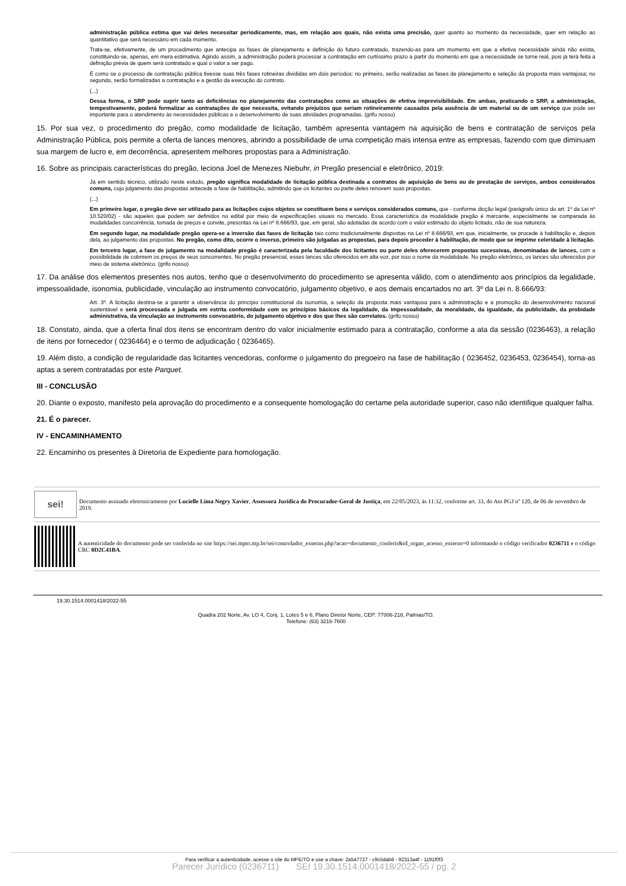administração pública estima que vai deles necessitar periodicamente, mas, em relação aos quais, não exista uma precisão, quer quanto ao momento da necessidade, quer em relação ao quantitativo que será necessário em cada momento.
Trata-se, efetivamente, de um procedimento que antecipa as fases de planejamento e definição do futuro contratado, trazendo-as para um momento em que a efetiva necessidade ainda não exista, constituindo-se, apenas, em mera estimativa. Agindo assim, a administração poderá processar a contratação em curtíssimo prazo a partir do momento em que a necessidade se torne real, pois já terá feita a definição prévia de quem será contratado e qual o valor a ser pago.
É como se o processo de contratação pública tivesse suas três fases rotineiras divididas em dois períodos: no primeiro, serão realizadas as fases de planejamento e seleção da proposta mais vantajosa; no segundo, serão formalizadas a contratação e a gestão da execução do contrato.
(...)
Dessa forma, o SRP pode suprir tanto as deficiências no planejamento das contratações como as situações de efetiva imprevisibilidade. Em ambas, praticando o SRP, a administração, tempestivamente, poderá formalizar as contratações de que necessita, evitando prejuízos que seriam rotineiramente causados pela ausência de um material ou de um serviço que pode ser importante para o atendimento às necessidades públicas e o desenvolvimento de suas atividades programadas. (grifo nosso)
15. Por sua vez, o procedimento do pregão, como modalidade de licitação, também apresenta vantagem na aquisição de bens e contratação de serviços pela Administração Pública, pois permite a oferta de lances menores, abrindo a possibilidade de uma competição mais intensa entre as empresas, fazendo com que diminuam sua margem de lucro e, em decorrência, apresentem melhores propostas para a Administração.
16. Sobre as principais características do pregão, leciona Joel de Menezes Niebuhr, in Pregão presencial e eletrônico, 2019:
Já em sentido técnico, utilizado neste estudo, pregão significa modalidade de licitação pública destinada a contratos de aquisição de bens ou de prestação de serviços, ambos considerados comuns, cujo julgamento das propostas antecede a fase de habilitação, admitindo que os licitantes ou parte deles renovem suas propostas.
(...)
Em primeiro lugar, o pregão deve ser utilizado para as licitações cujos objetos se constituem bens e serviços considerados comuns, que - conforme dicção legal (parágrafo único do art. 1º da Lei nº 10.520/02) - são aqueles que podem ser definidos no edital por meio de especificações usuais no mercado. Essa característica da modalidade pregão é marcante, especialmente se comparada às modalidades concorrência, tomada de preços e convite, prescritas na Lei nº 8.666/93, que, em geral, são adotadas de acordo com o valor estimado do objeto licitado, não de sua natureza.
Em segundo lugar, na modalidade pregão opera-se a inversão das fases de licitação tais como tradicionalmente dispostas na Lei nº 8.666/93, em que, inicialmente, se procede à habilitação e, depois dela, ao julgamento das propostas. No pregão, como dito, ocorre o inverso, primeiro são julgadas as propostas, para depois proceder à habilitação, de modo que se imprime celeridade à licitação.
Em terceiro lugar, a fase de julgamento na modalidade pregão é caracterizada pela faculdade dos licitantes ou parte deles oferecerem propostas sucessivas, denominadas de lances, com a possibilidade de cobrirem os preços de seus concorrentes. No pregão presencial, esses lances são oferecidos em alta voz, por isso o nome da modalidade. No pregão eletrônico, os lances são oferecidos por meio de sistema eletrônico. (grifo nosso)
17. Da análise dos elementos presentes nos autos, tenho que o desenvolvimento do procedimento se apresenta válido, com o atendimento aos princípios da legalidade, impessoalidade, isonomia, publicidade, vinculação ao instrumento convocatório, julgamento objetivo, e aos demais encartados no art. 3º da Lei n. 8.666/93:
Art. 3º. A licitação destina-se a garantir a observância do princípio constitucional da isonomia, a seleção da proposta mais vantajosa para a administração e a promoção do desenvolvimento nacional sustentável e será processada e julgada em estrita conformidade com os princípios básicos da legalidade, da impessoalidade, da moralidade, da igualdade, da publicidade, da probidade administrativa, da vinculação ao instrumento convocatório, do julgamento objetivo e dos que lhes são correlatos. (grifo nosso)
18. Constato, ainda, que a oferta final dos itens se encontram dentro do valor inicialmente estimado para a contratação, conforme a ata da sessão (0236463), a relação de itens por fornecedor ( 0236464) e o termo de adjudicação ( 0236465).
19. Além disto, a condição de regularidade das licitantes vencedoras, conforme o julgamento do pregoeiro na fase de habilitação ( 0236452, 0236453, 0236454), torna-as aptas a serem contratadas por este Parquet.
III - CONCLUSÃO
20. Diante o exposto, manifesto pela aprovação do procedimento e a consequente homologação do certame pela autoridade superior, caso não identifique qualquer falha.
21. É o parecer.
IV - ENCAMINHAMENTO
22. Encaminho os presentes à Diretoria de Expediente para homologação.
sei!
Documento assinado eletronicamente por Lucielle Lima Negry Xavier, Assessora Jurídica do Procurador-Geral de Justiça, em 22/05/2023, às 11:32, conforme art. 33, do Ato PGJ nº 120, de 06 de novembro de 2019.
A autenticidade do documento pode ser conferida no site https://sei.mpto.mp.br/sei/controlador_externo.php?acao=documento_conferir&id_orgao_acesso_externo=0 informando o código verificador 0236711 e o código CRC 0D2C41BA.
19.30.1514.0001418/2022-55
Quadra 202 Norte, Av. LO 4, Conj. 1, Lotes 5 e 6, Plano Diretor Norte, CEP: 77006-218, Palmas/TO.
Telefone: (63) 3216-7600
Para verificar a autenticidade, acesse o site do MPE/TO e use a chave: 2a547727 - c9c5dab8 - 92313a4f - 1191f0f3
Parecer Jurídico (0236711) SEI 19.30.1514.0001418/2022-55 / pg. 2